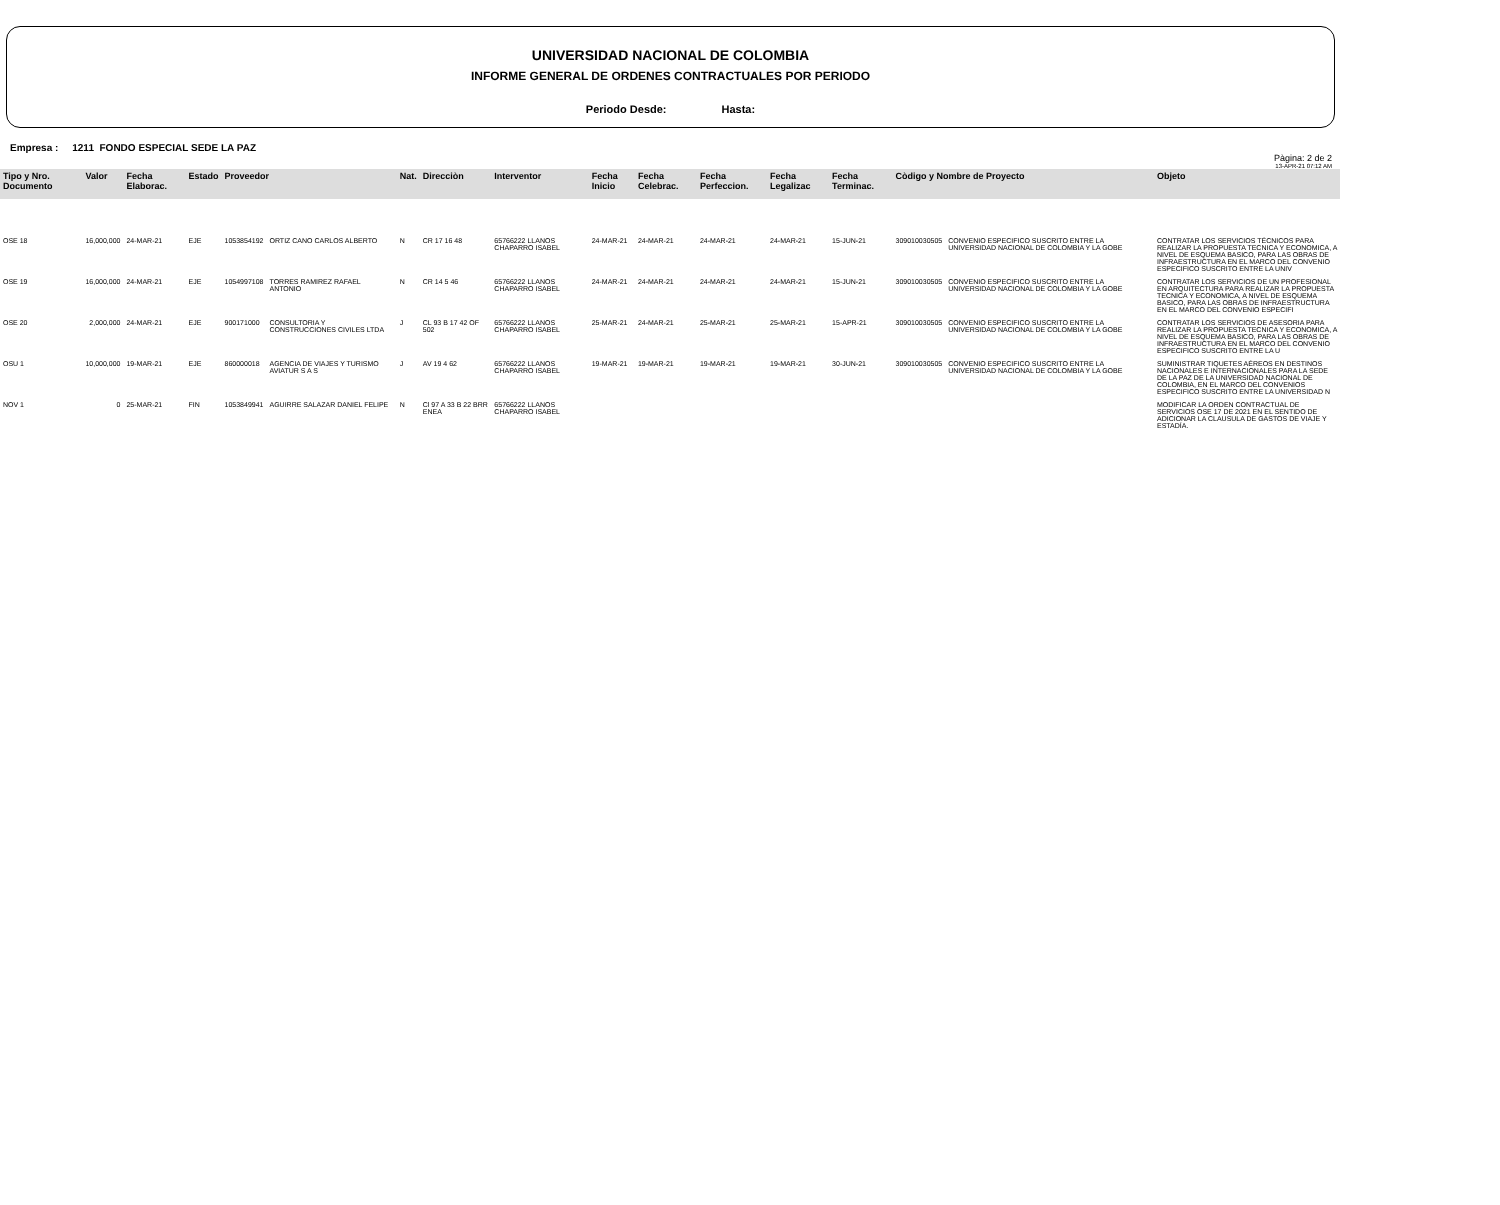UNIVERSIDAD NACIONAL DE COLOMBIA
INFORME GENERAL DE ORDENES CONTRACTUALES POR PERIODO
Periodo Desde: Hasta:
Empresa : 1211 FONDO ESPECIAL SEDE LA PAZ
Pàgina: 2 de 2
13-APR-21 07:12 AM
| Tipo y Nro. Documento | Valor | Fecha Elaborac. | Estado | Proveedor | | Nat. | Direcciòn | Interventor | Fecha Inicio | Fecha Celebrac. | Fecha Perfeccion. | Fecha Legalizac | Fecha Terminac. | Còdigo y Nombre de Proyecto | | Objeto |
| --- | --- | --- | --- | --- | --- | --- | --- | --- | --- | --- | --- | --- | --- | --- | --- | --- |
| OSE 18 | 16,000,000 | 24-MAR-21 | EJE | 1053854192 | ORTIZ CANO CARLOS ALBERTO | N | CR 17 16 48 | 65766222 LLANOS CHAPARRO ISABEL | 24-MAR-21 | 24-MAR-21 | 24-MAR-21 | 24-MAR-21 | 15-JUN-21 | 309010030505 | CONVENIO ESPECIFICO SUSCRITO ENTRE LA UNIVERSIDAD NACIONAL DE COLOMBIA Y LA GOBE | CONTRATAR LOS SERVICIOS TÉCNICOS PARA REALIZAR LA PROPUESTA TECNICA Y ECONOMICA, A NIVEL DE ESQUEMA BASICO, PARA LAS OBRAS DE INFRAESTRUCTURA EN EL MARCO DEL CONVENIO ESPECIFICO SUSCRITO ENTRE LA UNIV |
| OSE 19 | 16,000,000 | 24-MAR-21 | EJE | 1054997108 | TORRES RAMIREZ RAFAEL ANTONIO | N | CR 14 5 46 | 65766222 LLANOS CHAPARRO ISABEL | 24-MAR-21 | 24-MAR-21 | 24-MAR-21 | 24-MAR-21 | 15-JUN-21 | 309010030505 | CONVENIO ESPECIFICO SUSCRITO ENTRE LA UNIVERSIDAD NACIONAL DE COLOMBIA Y LA GOBE | CONTRATAR LOS SERVICIOS DE UN PROFESIONAL EN ARQUITECTURA PARA REALIZAR LA PROPUESTA TECNICA Y ECONOMICA, A NIVEL DE ESQUEMA BASICO, PARA LAS OBRAS DE INFRAESTRUCTURA EN EL MARCO DEL CONVENIO ESPECIFI |
| OSE 20 | 2,000,000 | 24-MAR-21 | EJE | 900171000 | CONSULTORIA Y CONSTRUCCIONES CIVILES LTDA | J | CL 93 B 17 42 OF 502 | 65766222 LLANOS CHAPARRO ISABEL | 25-MAR-21 | 24-MAR-21 | 25-MAR-21 | 25-MAR-21 | 15-APR-21 | 309010030505 | CONVENIO ESPECIFICO SUSCRITO ENTRE LA UNIVERSIDAD NACIONAL DE COLOMBIA Y LA GOBE | CONTRATAR LOS SERVICIOS DE ASESORIA PARA REALIZAR LA PROPUESTA TECNICA Y ECONOMICA, A NIVEL DE ESQUEMA BASICO, PARA LAS OBRAS DE INFRAESTRUCTURA EN EL MARCO DEL CONVENIO ESPECIFICO SUSCRITO ENTRE LA U |
| OSU 1 | 10,000,000 | 19-MAR-21 | EJE | 860000018 | AGENCIA DE VIAJES Y TURISMO AVIATUR S A S | J | AV 19 4 62 | 65766222 LLANOS CHAPARRO ISABEL | 19-MAR-21 | 19-MAR-21 | 19-MAR-21 | 19-MAR-21 | 30-JUN-21 | 309010030505 | CONVENIO ESPECIFICO SUSCRITO ENTRE LA UNIVERSIDAD NACIONAL DE COLOMBIA Y LA GOBE | SUMINISTRAR TIQUETES AÉREOS EN DESTINOS NACIONALES E INTERNACIONALES PARA LA SEDE DE LA PAZ DE LA UNIVERSIDAD NACIONAL DE COLOMBIA, EN EL MARCO DEL CONVENIOS ESPECIFICO SUSCRITO ENTRE LA UNIVERSIDAD N |
| NOV 1 | 0 | 25-MAR-21 | FIN | 1053849941 | AGUIRRE SALAZAR DANIEL FELIPE | N | Cl 97 A 33 B 22 BRR ENEA | 65766222 LLANOS CHAPARRO ISABEL | | | | | | | | MODIFICAR LA ORDEN CONTRACTUAL DE SERVICIOS OSE 17 DE 2021 EN EL SENTIDO DE ADICIONAR LA CLAUSULA DE GASTOS DE VIAJE Y ESTADÍA. |